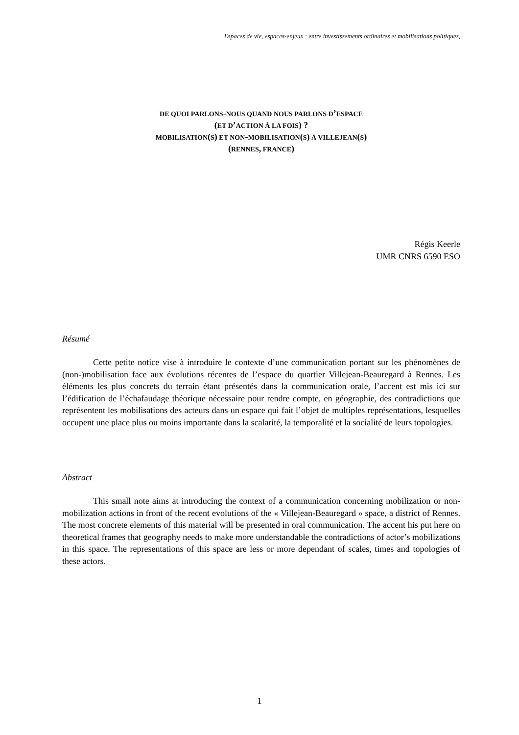Espaces de vie, espaces-enjeux : entre investissements ordinaires et mobilisations politiques,
DE QUOI PARLONS-NOUS QUAND NOUS PARLONS D’ESPACE
(ET D’ACTION À LA FOIS) ?
MOBILISATION(S) ET NON-MOBILISATION(S) À VILLEJEAN(S)
(RENNES, FRANCE)
Régis Keerle
UMR CNRS 6590 ESO
Résumé
Cette petite notice vise à introduire le contexte d’une communication portant sur les phénomènes de (non-)mobilisation face aux évolutions récentes de l’espace du quartier Villejean-Beauregard à Rennes. Les éléments les plus concrets du terrain étant présentés dans la communication orale, l’accent est mis ici sur l’édification de l’échafaudage théorique nécessaire pour rendre compte, en géographie, des contradictions que représentent les mobilisations des acteurs dans un espace qui fait l’objet de multiples représentations, lesquelles occupent une place plus ou moins importante dans la scalarité, la temporalité et la socialité de leurs topologies.
Abstract
This small note aims at introducing the context of a communication concerning mobilization or non-mobilization actions in front of the recent evolutions of the « Villejean-Beauregard » space, a district of Rennes. The most concrete elements of this material will be presented in oral communication. The accent his put here on theoretical frames that geography needs to make more understandable the contradictions of actor’s mobilizations in this space. The representations of this space are less or more dependant of scales, times and topologies of these actors.
1